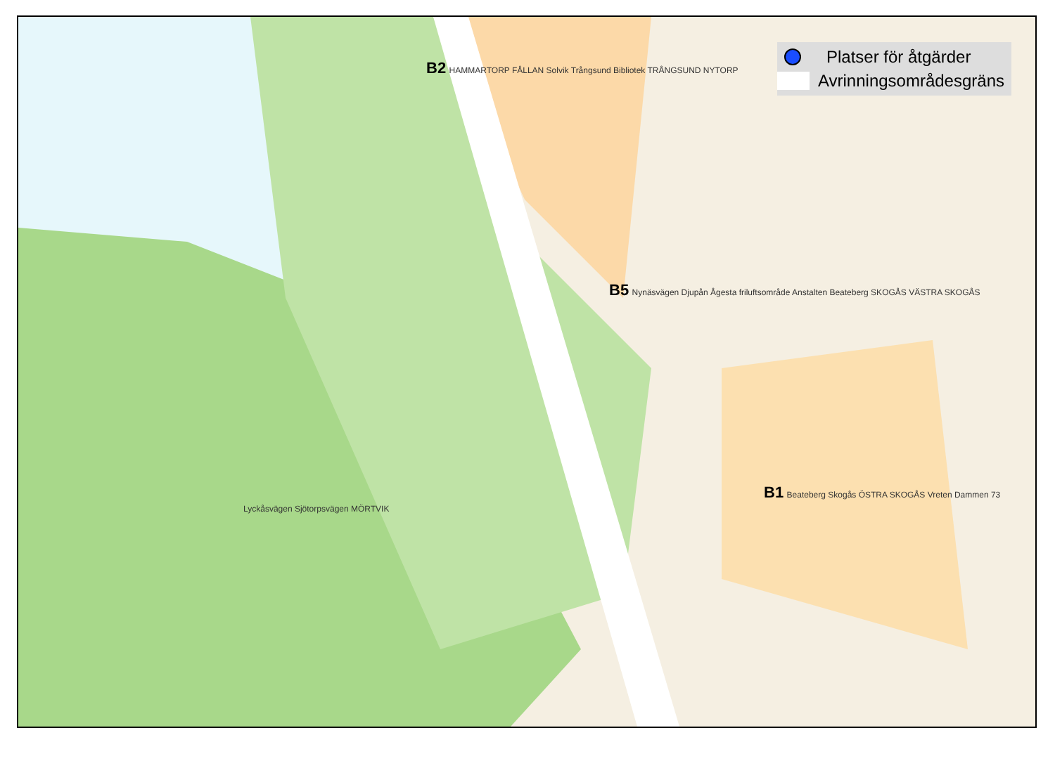Platser för åtgärder
Avrinningsområdesgräns
B2 HAMMARTORP FÅLLAN Solvik Trångsund Bibliotek TRÅNGSUND NYTORP
B5 Nynäsvägen Djupån Ågesta friluftsområde Anstalten Beateberg SKOGÅS VÄSTRA SKOGÅS
B1 Beateberg Skogås ÖSTRA SKOGÅS Vreten Dammen 73 Lyckåsvägen Sjötorpsvägen MÖRTVIK